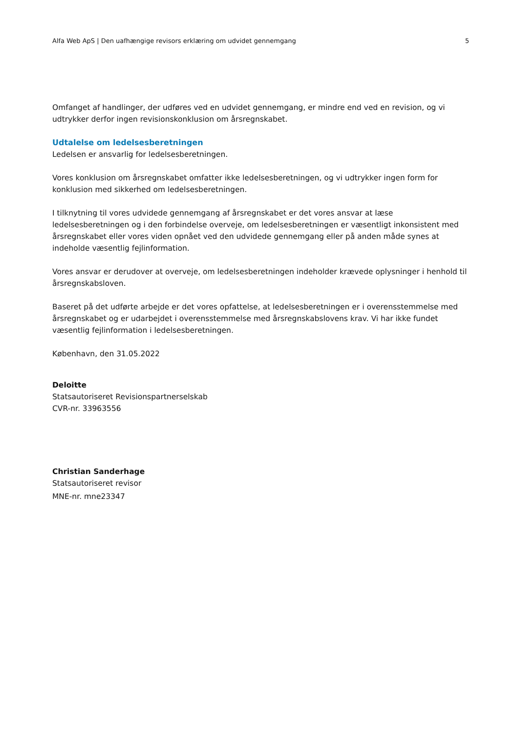Alfa Web ApS | Den uafhængige revisors erklæring om udvidet gennemgang 5
Omfanget af handlinger, der udføres ved en udvidet gennemgang, er mindre end ved en revision, og vi udtrykker derfor ingen revisionskonklusion om årsregnskabet.
Udtalelse om ledelsesberetningen
Ledelsen er ansvarlig for ledelsesberetningen.
Vores konklusion om årsregnskabet omfatter ikke ledelsesberetningen, og vi udtrykker ingen form for konklusion med sikkerhed om ledelsesberetningen.
I tilknytning til vores udvidede gennemgang af årsregnskabet er det vores ansvar at læse ledelsesberetningen og i den forbindelse overveje, om ledelsesberetningen er væsentligt inkonsistent med årsregnskabet eller vores viden opnået ved den udvidede gennemgang eller på anden måde synes at indeholde væsentlig fejlinformation.
Vores ansvar er derudover at overveje, om ledelsesberetningen indeholder krævede oplysninger i henhold til årsregnskabsloven.
Baseret på det udførte arbejde er det vores opfattelse, at ledelsesberetningen er i overensstemmelse med årsregnskabet og er udarbejdet i overensstemmelse med årsregnskabslovens krav. Vi har ikke fundet væsentlig fejlinformation i ledelsesberetningen.
København, den 31.05.2022
Deloitte
Statsautoriseret Revisionspartnerselskab
CVR-nr. 33963556
Christian Sanderhage
Statsautoriseret revisor
MNE-nr. mne23347